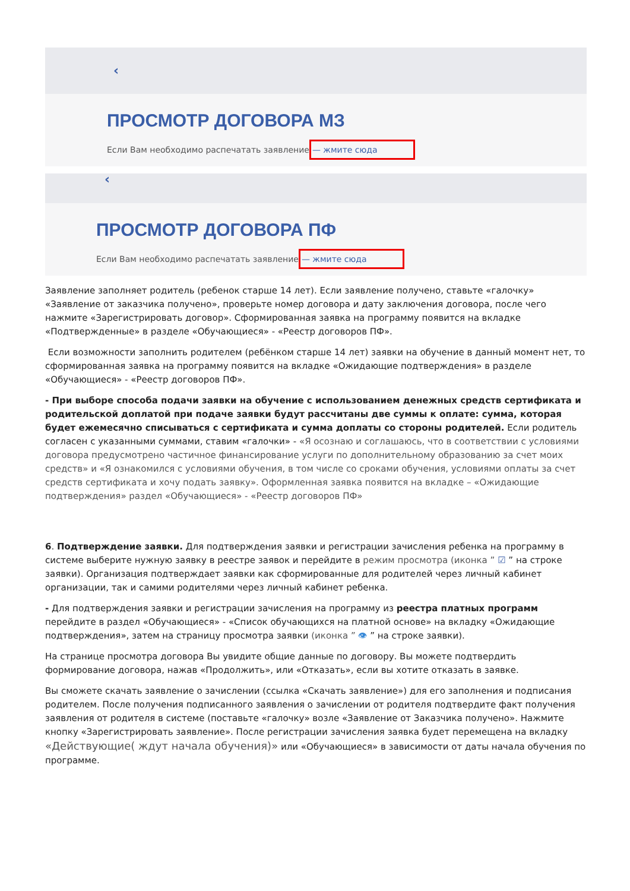‹
ПРОСМОТР ДОГОВОРА МЗ
Если Вам необходимо распечатать заявление— жмите сюда
‹
ПРОСМОТР ДОГОВОРА ПФ
Если Вам необходимо распечатать заявление— жмите сюда
Заявление заполняет родитель (ребенок старше 14 лет). Если заявление получено, ставьте «галочку» «Заявление от заказчика получено», проверьте номер договора и дату заключения договора, после чего нажмите «Зарегистрировать договор». Сформированная заявка на программу появится на вкладке «Подтвержденные» в разделе «Обучающиеся» - «Реестр договоров ПФ».
Если возможности заполнить родителем (ребёнком старше 14 лет) заявки на обучение в данный момент нет, то сформированная заявка на программу появится на вкладке «Ожидающие подтверждения» в разделе «Обучающиеся» - «Реестр договоров ПФ».
- При выборе способа подачи заявки на обучение с использованием денежных средств сертификата и родительской доплатой при подаче заявки будут рассчитаны две суммы к оплате: сумма, которая будет ежемесячно списываться с сертификата и сумма доплаты со стороны родителей. Если родитель согласен с указанными суммами, ставим «галочки» - «Я осознаю и соглашаюсь, что в соответствии с условиями договора предусмотрено частичное финансирование услуги по дополнительному образованию за счет моих средств» и «Я ознакомился с условиями обучения, в том числе со сроками обучения, условиями оплаты за счет средств сертификата и хочу подать заявку». Оформленная заявка появится на вкладке – «Ожидающие подтверждения» раздел «Обучающиеся» - «Реестр договоров ПФ»
6. Подтверждение заявки. Для подтверждения заявки и регистрации зачисления ребенка на программу в системе выберите нужную заявку в реестре заявок и перейдите в режим просмотра (иконка ” ☑ ” на строке заявки). Организация подтверждает заявки как сформированные для родителей через личный кабинет организации, так и самими родителями через личный кабинет ребенка.
- Для подтверждения заявки и регистрации зачисления на программу из реестра платных программ перейдите в раздел «Обучающиеся» - «Список обучающихся на платной основе» на вкладку «Ожидающие подтверждения», затем на страницу просмотра заявки (иконка ” 👁 ” на строке заявки).
На странице просмотра договора Вы увидите общие данные по договору. Вы можете подтвердить формирование договора, нажав «Продолжить», или «Отказать», если вы хотите отказать в заявке.
Вы сможете скачать заявление о зачислении (ссылка «Скачать заявление») для его заполнения и подписания родителем. После получения подписанного заявления о зачислении от родителя подтвердите факт получения заявления от родителя в системе (поставьте «галочку» возле «Заявление от Заказчика получено». Нажмите кнопку «Зарегистрировать заявление». После регистрации зачисления заявка будет перемещена на вкладку «Действующие( ждут начала обучения)» или «Обучающиеся» в зависимости от даты начала обучения по программе.